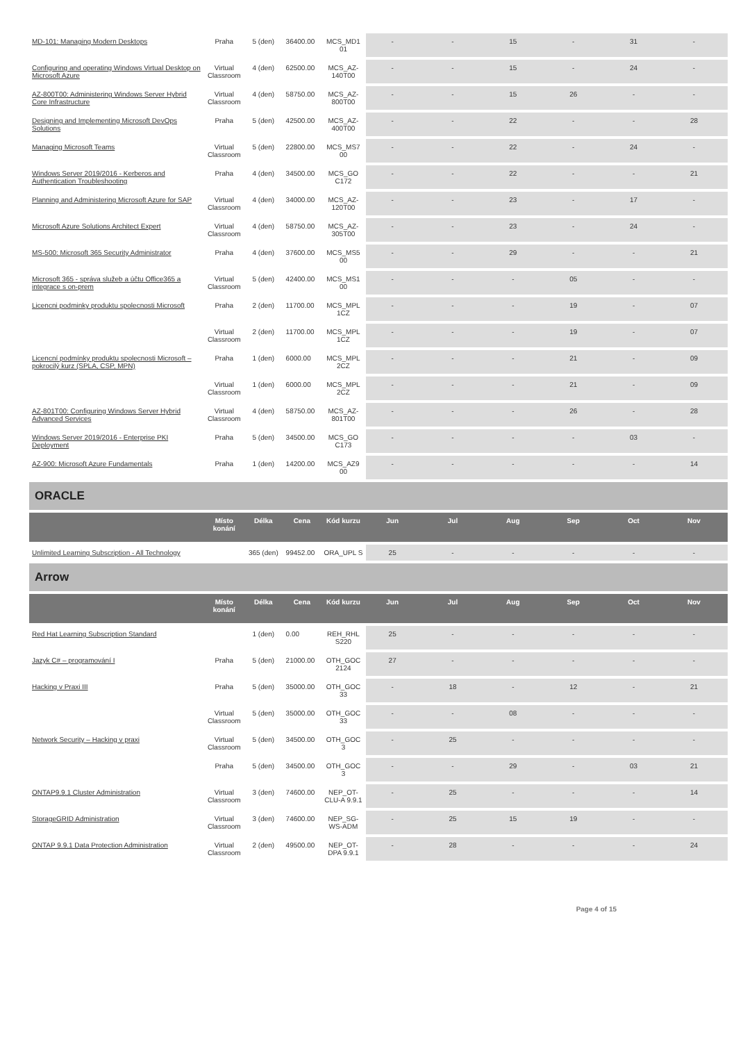| MD-101: Managing Modern Desktops | Praha | 5 (den) | 36400.00 | MCS_MD1 01 | - | - | 15 | - | 31 | - |
| Configuring and operating Windows Virtual Desktop on Microsoft Azure | Virtual Classroom | 4 (den) | 62500.00 | MCS_AZ-140T00 | - | - | 15 | - | 24 | - |
| AZ-800T00: Administering Windows Server Hybrid Core Infrastructure | Virtual Classroom | 4 (den) | 58750.00 | MCS_AZ-800T00 | - | - | 15 | 26 | - | - |
| Designing and Implementing Microsoft DevOps Solutions | Praha | 5 (den) | 42500.00 | MCS_AZ-400T00 | - | - | 22 | - | - | 28 |
| Managing Microsoft Teams | Virtual Classroom | 5 (den) | 22800.00 | MCS_MS7 00 | - | - | 22 | - | 24 | - |
| Windows Server 2019/2016 - Kerberos and Authentication Troubleshooting | Praha | 4 (den) | 34500.00 | MCS_GO C172 | - | - | 22 | - | - | 21 |
| Planning and Administering Microsoft Azure for SAP | Virtual Classroom | 4 (den) | 34000.00 | MCS_AZ-120T00 | - | - | 23 | - | 17 | - |
| Microsoft Azure Solutions Architect Expert | Virtual Classroom | 4 (den) | 58750.00 | MCS_AZ-305T00 | - | - | 23 | - | 24 | - |
| MS-500: Microsoft 365 Security Administrator | Praha | 4 (den) | 37600.00 | MCS_MS5 00 | - | - | 29 | - | - | 21 |
| Microsoft 365 - správa služeb a účtu Office365 a integrace s on-prem | Virtual Classroom | 5 (den) | 42400.00 | MCS_MS1 00 | - | - | - | 05 | - | - |
| Licencni podminky produktu spolecnosti Microsoft | Praha | 2 (den) | 11700.00 | MCS_MPL 1CZ | - | - | - | 19 | - | 07 |
| | Virtual Classroom | 2 (den) | 11700.00 | MCS_MPL 1CZ | - | - | - | 19 | - | 07 |
| Licencní podmínky produktu spolecnosti Microsoft – pokrocilý kurz (SPLA, CSP, MPN) | Praha | 1 (den) | 6000.00 | MCS_MPL 2CZ | - | - | - | 21 | - | 09 |
| | Virtual Classroom | 1 (den) | 6000.00 | MCS_MPL 2CZ | - | - | - | 21 | - | 09 |
| AZ-801T00: Configuring Windows Server Hybrid Advanced Services | Virtual Classroom | 4 (den) | 58750.00 | MCS_AZ-801T00 | - | - | - | 26 | - | 28 |
| Windows Server 2019/2016 - Enterprise PKI Deployment | Praha | 5 (den) | 34500.00 | MCS_GO C173 | - | - | - | - | 03 | - |
| AZ-900: Microsoft Azure Fundamentals | Praha | 1 (den) | 14200.00 | MCS_AZ9 00 | - | - | - | - | - | 14 |
ORACLE
| | Místo konání | Délka | Cena | Kód kurzu | Jun | Jul | Aug | Sep | Oct | Nov |
| --- | --- | --- | --- | --- | --- | --- | --- | --- | --- | --- |
| Unlimited Learning Subscription - All Technology | | 365 (den) | 99452.00 | ORA_UPL S | 25 | - | - | - | - | - |
Arrow
| | Místo konání | Délka | Cena | Kód kurzu | Jun | Jul | Aug | Sep | Oct | Nov |
| --- | --- | --- | --- | --- | --- | --- | --- | --- | --- | --- |
| Red Hat Learning Subscription Standard | | 1 (den) | 0.00 | REH_RHL S220 | 25 | - | - | - | - | - |
| Jazyk C# – programování I | Praha | 5 (den) | 21000.00 | OTH_GOC 2124 | 27 | - | - | - | - | - |
| Hacking v Praxi III | Praha | 5 (den) | 35000.00 | OTH_GOC 33 | - | 18 | - | 12 | - | 21 |
| | Virtual Classroom | 5 (den) | 35000.00 | OTH_GOC 33 | - | - | 08 | - | - | - |
| Network Security – Hacking v praxi | Virtual Classroom | 5 (den) | 34500.00 | OTH_GOC 3 | - | 25 | - | - | - | - |
| | Praha | 5 (den) | 34500.00 | OTH_GOC 3 | - | - | 29 | - | 03 | 21 |
| ONTAP9.9.1 Cluster Administration | Virtual Classroom | 3 (den) | 74600.00 | NEP_OT-CLU-A 9.9.1 | - | 25 | - | - | - | 14 |
| StorageGRID Administration | Virtual Classroom | 3 (den) | 74600.00 | NEP_SG-WS-ADM | - | 25 | 15 | 19 | - | - |
| ONTAP 9.9.1 Data Protection Administration | Virtual Classroom | 2 (den) | 49500.00 | NEP_OT-DPA 9.9.1 | - | 28 | - | - | - | 24 |
Page 4 of 15